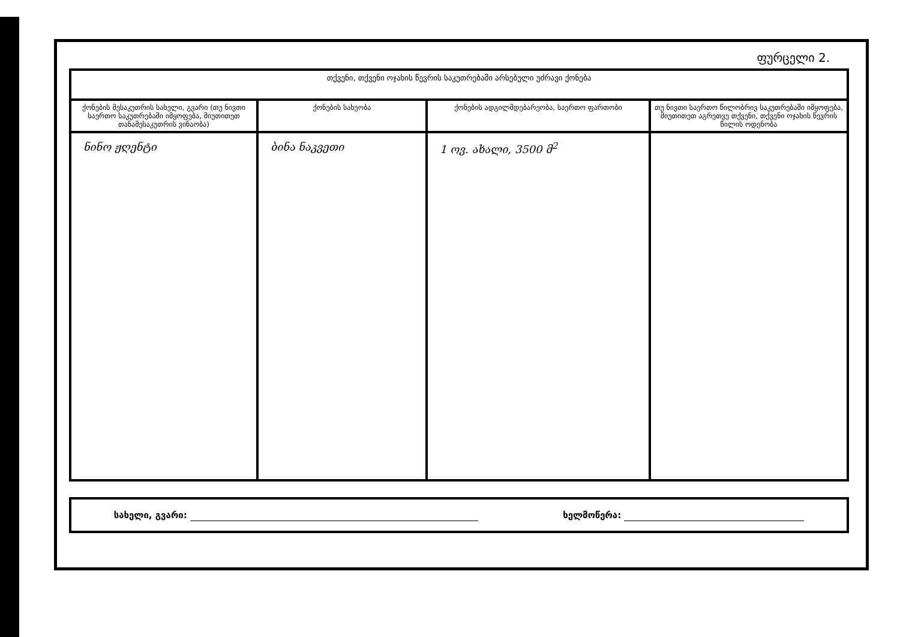ფურცელი 2.
| თქვენი, თქვენი ოჯახის წევრის საკუთრებაში არსებული უძრავი ქონება | | | |
| --- | --- | --- | --- |
| ქონების მესაკუთრის სახელი, გვარი (თუ ნივთი საერთო საკუთრებაში იმყოფება, მიუთითეთ თანამესაკუთრის ვინაობა) | ქონების სახეობა | ქონების ადგილმდებარეობა, საერთო ფართობი | თუ ნივთი საერთო წილობრივ საკუთრებაში იმყოფება, მიუთითეთ აგრეთვე თქვენი, თქვენი ოჯახის წევრის წილის ოდენობა |
| ნინო ჟღენტი | ბინა ნაკვეთი | 1 ოვ. ახალი, 3500 მ<sup>2</sup> | |
სახელი, გვარი: ხელმოწერა: